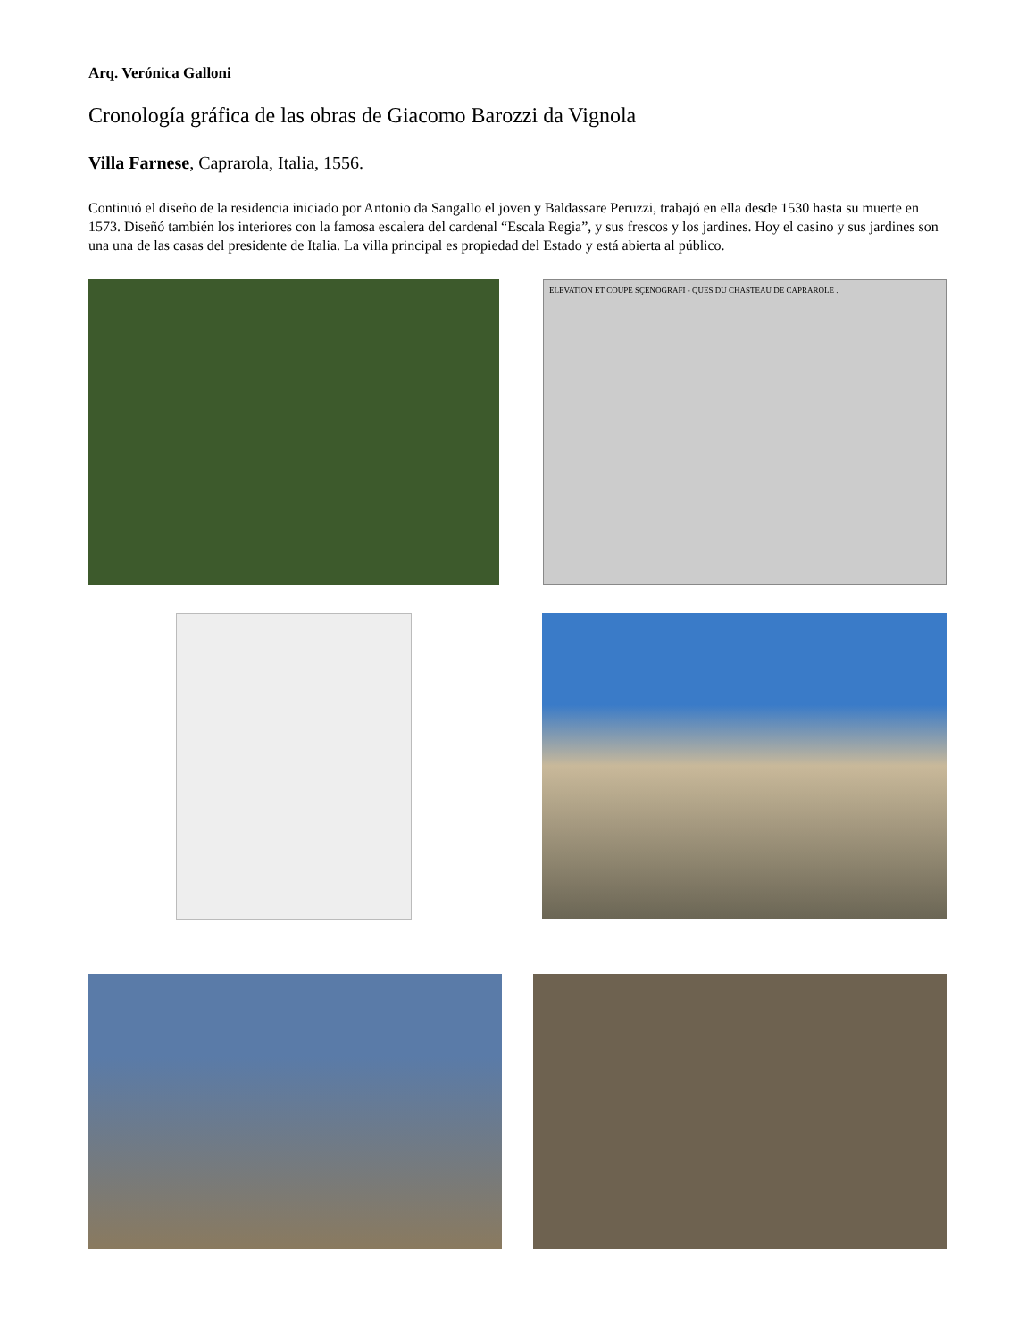Arq. Verónica Galloni
Cronología gráfica de las obras de Giacomo Barozzi da Vignola
Villa Farnese, Caprarola, Italia, 1556.
Continuó el diseño de la residencia iniciado por Antonio da Sangallo el joven y Baldassare Peruzzi, trabajó en ella desde 1530 hasta su muerte en 1573. Diseñó también los interiores con la famosa escalera del cardenal “Escala Regia”, y sus frescos y los jardines. Hoy el casino y sus jardines son una una de las casas del presidente de Italia. La villa principal es propiedad del Estado y está abierta al público.
ELEVATION ET COUPE SÇENOGRAFI - QUES DU CHASTEAU DE CAPRAROLE .